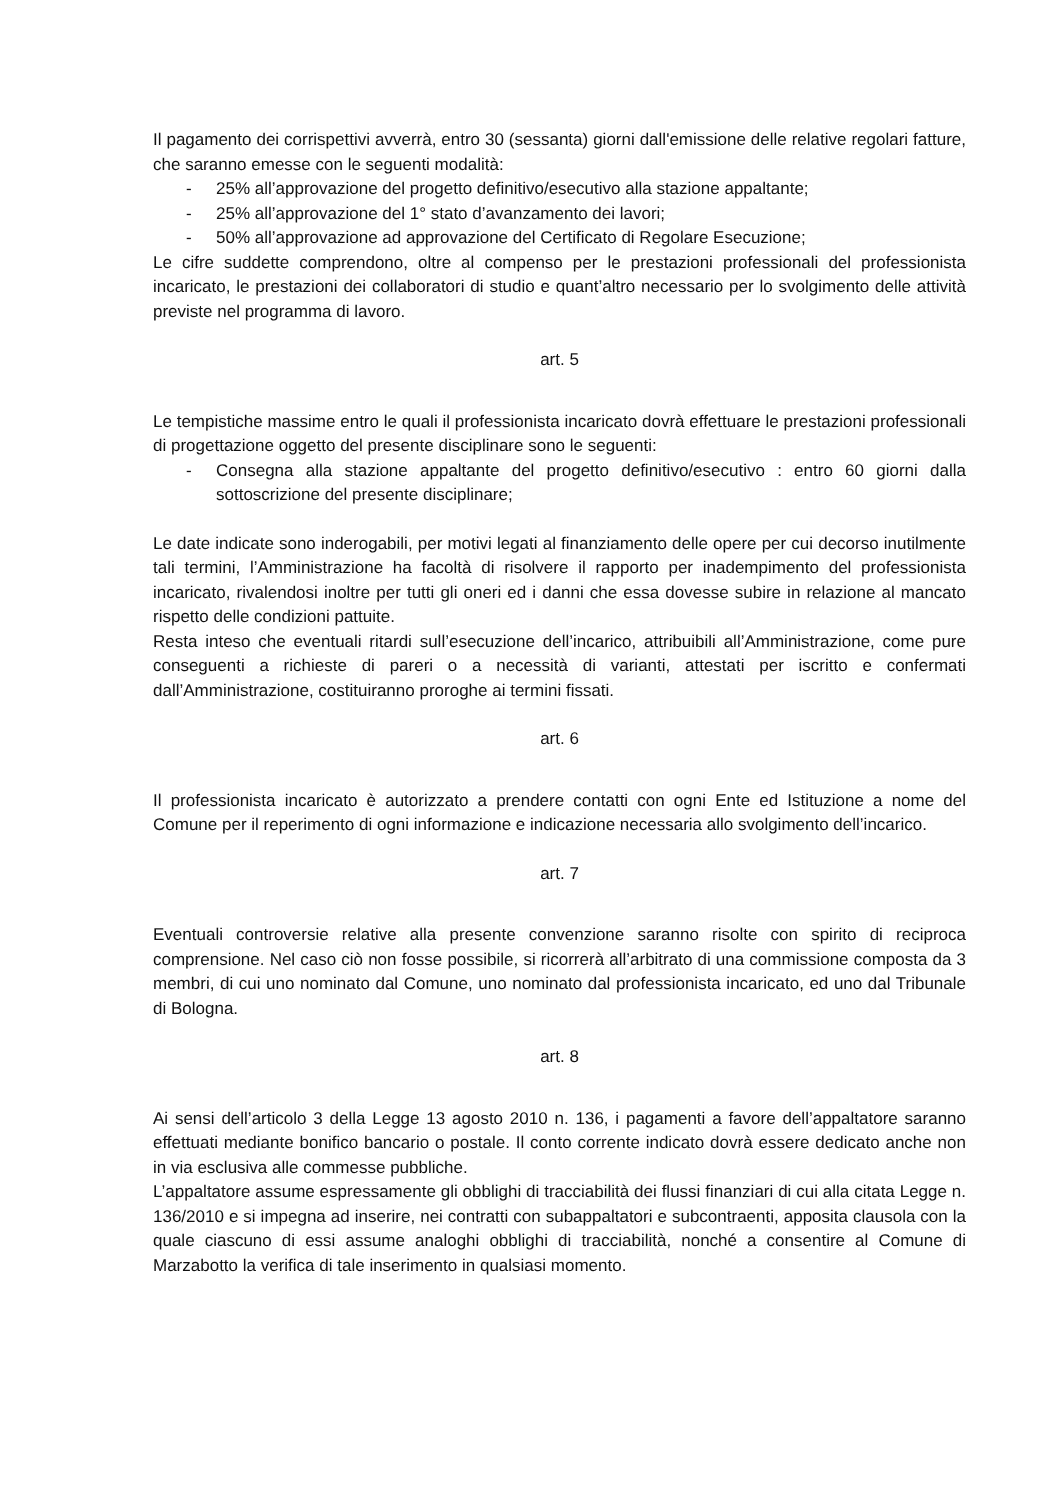Il pagamento dei corrispettivi avverrà, entro 30 (sessanta) giorni dall'emissione delle relative regolari fatture, che saranno emesse con le seguenti modalità:
- 25% all’approvazione del progetto definitivo/esecutivo alla stazione appaltante;
- 25% all’approvazione del 1° stato d’avanzamento dei lavori;
- 50% all’approvazione ad approvazione del Certificato di Regolare Esecuzione;
Le cifre suddette comprendono, oltre al compenso per le prestazioni professionali del professionista incaricato, le prestazioni dei collaboratori di studio e quant’altro necessario per lo svolgimento delle attività previste nel programma di lavoro.
art. 5
Le tempistiche massime entro le quali il professionista incaricato dovrà effettuare le prestazioni professionali di progettazione oggetto del presente disciplinare sono le seguenti:
- Consegna alla stazione appaltante del progetto definitivo/esecutivo : entro 60 giorni dalla sottoscrizione del presente disciplinare;
Le date indicate sono inderogabili, per motivi legati al finanziamento delle opere per cui decorso inutilmente tali termini, l’Amministrazione ha facoltà di risolvere il rapporto per inadempimento del professionista incaricato, rivalendosi inoltre per tutti gli oneri ed i danni che essa dovesse subire in relazione al mancato rispetto delle condizioni pattuite.
Resta inteso che eventuali ritardi sull’esecuzione dell’incarico, attribuibili all’Amministrazione, come pure conseguenti a richieste di pareri o a necessità di varianti, attestati per iscritto e confermati dall’Amministrazione, costituiranno proroghe ai termini fissati.
art. 6
Il professionista incaricato è autorizzato a prendere contatti con ogni Ente ed Istituzione a nome del Comune per il reperimento di ogni informazione e indicazione necessaria allo svolgimento dell’incarico.
art. 7
Eventuali controversie relative alla presente convenzione saranno risolte con spirito di reciproca comprensione. Nel caso ciò non fosse possibile, si ricorrerà all’arbitrato di una commissione composta da 3 membri, di cui uno nominato dal Comune, uno nominato dal professionista incaricato, ed uno dal Tribunale di Bologna.
art. 8
Ai sensi dell’articolo 3 della Legge 13 agosto 2010 n. 136, i pagamenti a favore dell’appaltatore saranno effettuati mediante bonifico bancario o postale. Il conto corrente indicato dovrà essere dedicato anche non in via esclusiva alle commesse pubbliche.
L’appaltatore assume espressamente gli obblighi di tracciabilità dei flussi finanziari di cui alla citata Legge n. 136/2010 e si impegna ad inserire, nei contratti con subappaltatori e subcontraenti, apposita clausola con la quale ciascuno di essi assume analoghi obblighi di tracciabilità, nonché a consentire al Comune di Marzabotto la verifica di tale inserimento in qualsiasi momento.